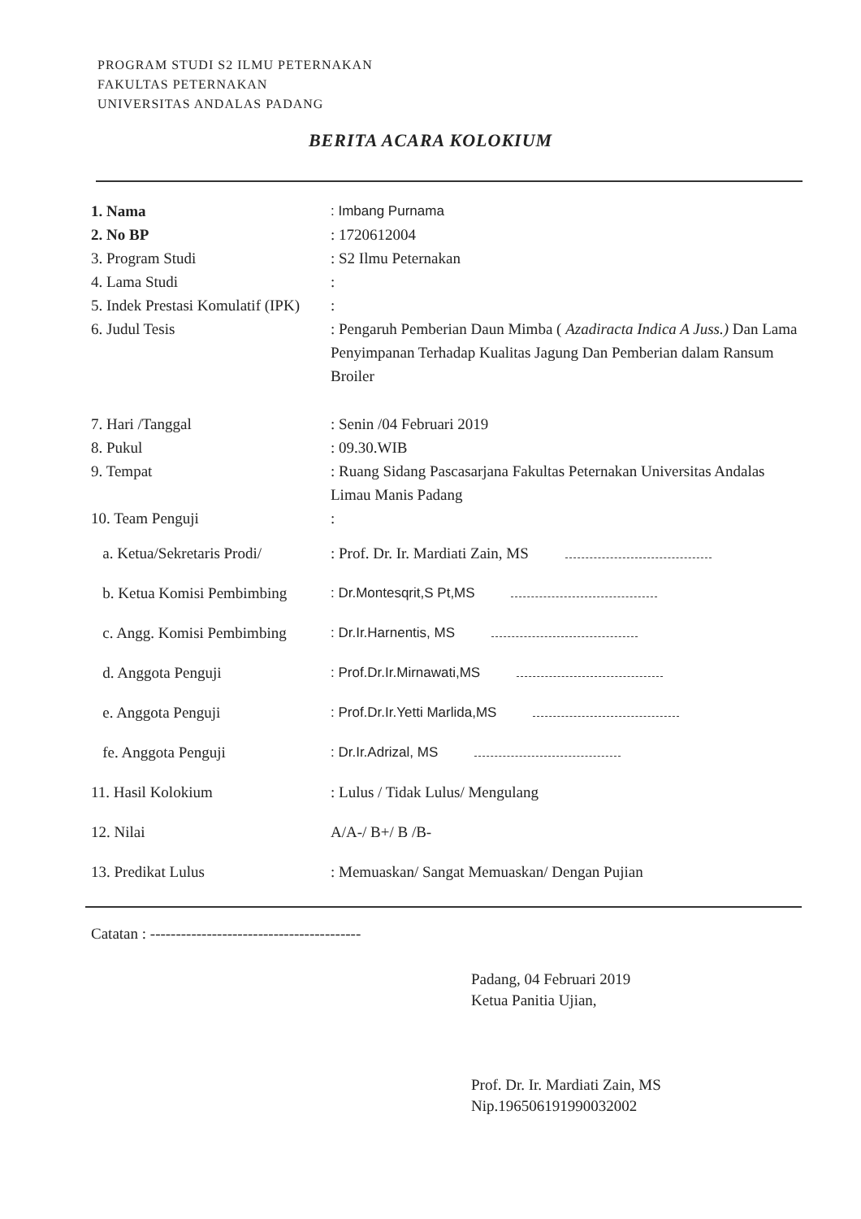PROGRAM STUDI S2 ILMU PETERNAKAN
FAKULTAS PETERNAKAN
UNIVERSITAS ANDALAS PADANG
BERITA ACARA KOLOKIUM
1. Nama : Imbang Purnama
2. No BP : 1720612004
3. Program Studi : S2 Ilmu Peternakan
4. Lama Studi :
5. Indek Prestasi Komulatif (IPK)
:
6. Judul Tesis : Pengaruh Pemberian Daun Mimba ( Azadiracta Indica A Juss.) Dan Lama Penyimpanan Terhadap Kualitas Jagung Dan Pemberian dalam Ransum Broiler
7. Hari /Tanggal : Senin /04 Februari 2019
8. Pukul : 09.30.WIB
9. Tempat : Ruang Sidang Pascasarjana Fakultas Peternakan Universitas Andalas Limau Manis Padang
10. Team Penguji :
a. Ketua/Sekretaris Prodi/
: Prof. Dr. Ir. Mardiati Zain, MS
b. Ketua Komisi Pembimbing
: Dr.Montesqrit,S Pt,MS
c. Angg. Komisi Pembimbing
: Dr.Ir.Harnentis, MS
d. Anggota Penguji : Prof.Dr.Ir.Mirnawati,MS
e. Anggota Penguji : Prof.Dr.Ir.Yetti Marlida,MS
fe. Anggota Penguji : Dr.Ir.Adrizal, MS
11. Hasil Kolokium : Lulus / Tidak Lulus/ Mengulang
12. Nilai A/A-/ B+/ B /B-
13. Predikat Lulus : Memuaskan/ Sangat Memuaskan/ Dengan Pujian
Catatan : -----------------------------------------
Padang, 04 Februari 2019
Ketua Panitia Ujian,
Prof. Dr. Ir. Mardiati Zain, MS
Nip.196506191990032002